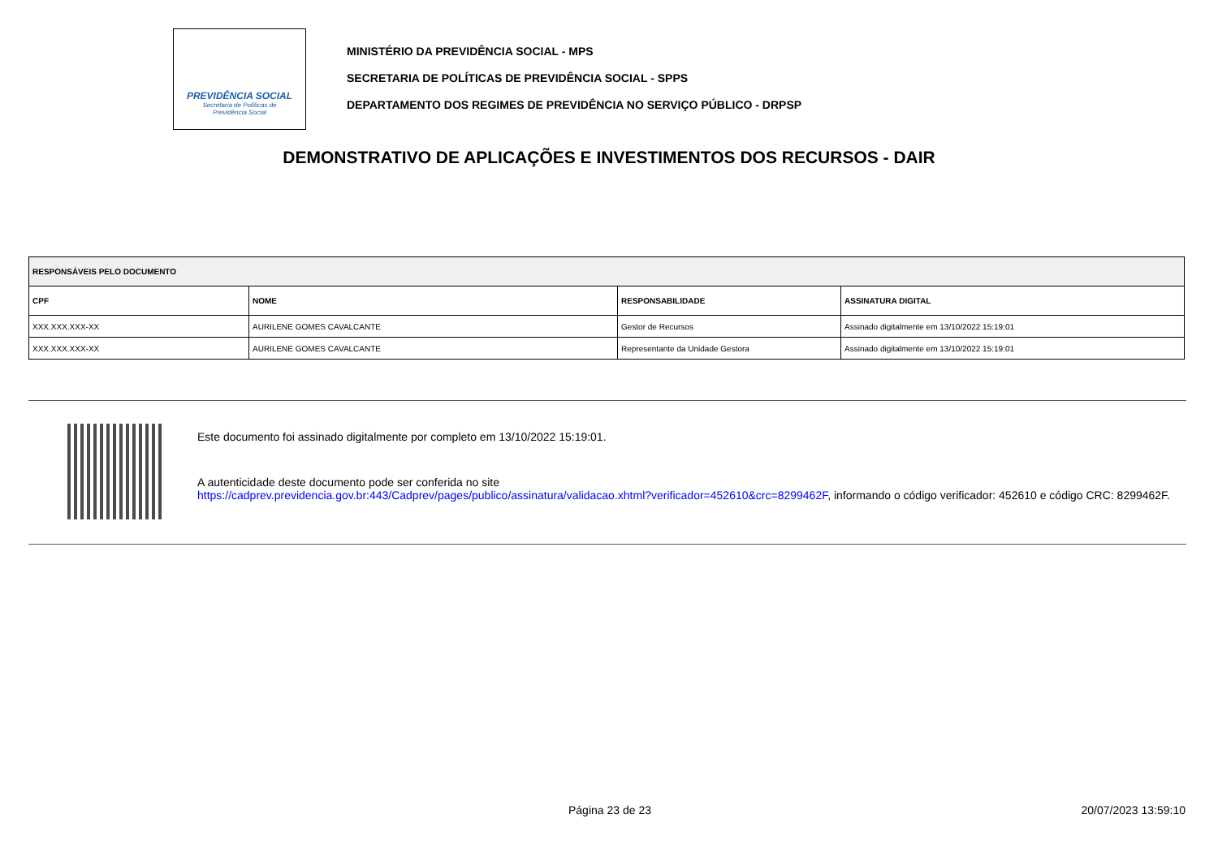PREVIDÊNCIA SOCIAL
Secretaria de Políticas de
Previdência Social
MINISTÉRIO DA PREVIDÊNCIA SOCIAL - MPS
SECRETARIA DE POLÍTICAS DE PREVIDÊNCIA SOCIAL - SPPS
DEPARTAMENTO DOS REGIMES DE PREVIDÊNCIA NO SERVIÇO PÚBLICO - DRPSP
DEMONSTRATIVO DE APLICAÇÕES E INVESTIMENTOS DOS RECURSOS - DAIR
| RESPONSÁVEIS PELO DOCUMENTO | | | |
| --- | --- | --- | --- |
| CPF | NOME | RESPONSABILIDADE | ASSINATURA DIGITAL |
| XXX.XXX.XXX-XX | AURILENE GOMES CAVALCANTE | Gestor de Recursos | Assinado digitalmente em 13/10/2022 15:19:01 |
| XXX.XXX.XXX-XX | AURILENE GOMES CAVALCANTE | Representante da Unidade Gestora | Assinado digitalmente em 13/10/2022 15:19:01 |
Este documento foi assinado digitalmente por completo em 13/10/2022 15:19:01.
A autenticidade deste documento pode ser conferida no site
https://cadprev.previdencia.gov.br:443/Cadprev/pages/publico/assinatura/validacao.xhtml?verificador=452610&crc=8299462F, informando o código verificador: 452610 e código CRC: 8299462F.
Página 23 de 23 20/07/2023 13:59:10